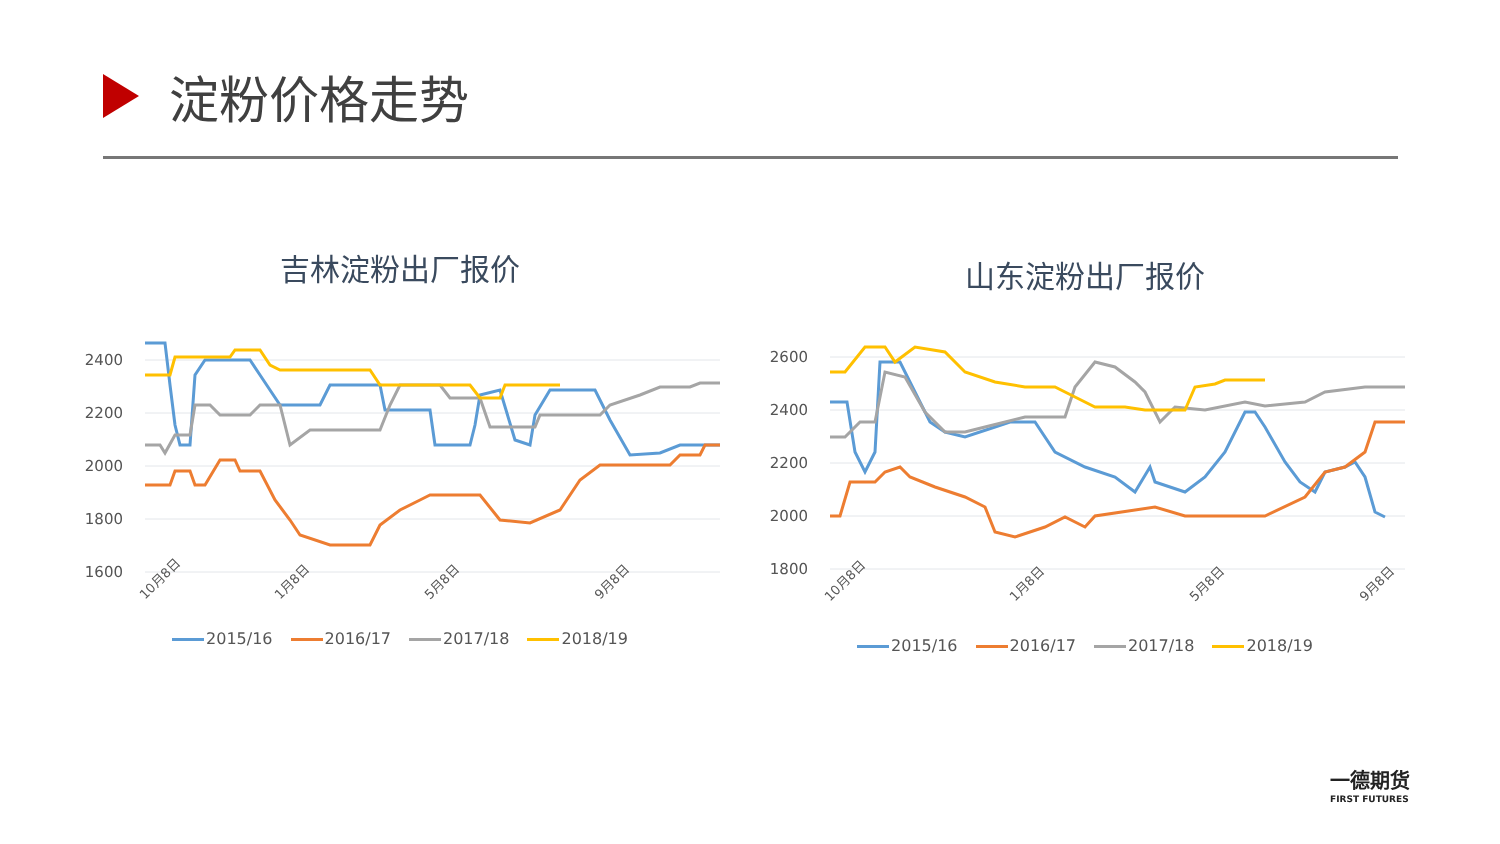淀粉价格走势
吉林淀粉出厂报价
2400
2200
2000
1800
1600
10月8日
1月8日
5月8日
9月8日
2015/16 2016/17 2017/18 2018/19
山东淀粉出厂报价
2600
2400
2200
2000
1800
10月8日
1月8日
5月8日
9月8日
2015/16 2016/17 2017/18 2018/19
一德期货
FIRST FUTURES